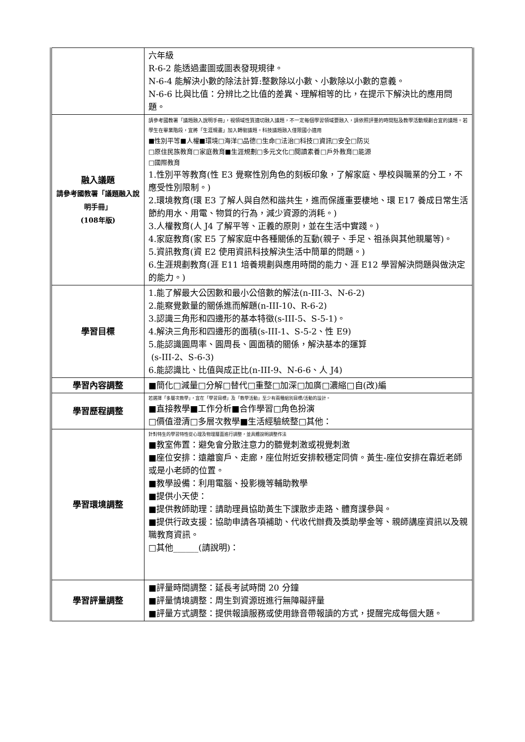| | 六年級 R-6-2 能透過畫圖或圖表發現規律。 N-6-4 能解決小數的除法計算:整數除以小數、小數除以小數的意義。 N-6-6 比與比值：分辨比之比值的差異、理解相等的比，在提示下解決比的應用問題。 |
| 融入議題 請參考國教署「議題融入說明手冊」 (108年版) | 請參考國教署「議題融入說明手冊」，視領域性質適切融入議題，不一定每個學習領域要融入，請依照評量的時間點及教學活動規劃合宜的議題。若學生在畢業階段，宜將「生涯規畫」加入轉銜議題。科技議題融入僅限國小適用 ■性別平等■人權■環境□海洋□品德□生命□法治□科技□資訊□安全□防災 □原住民族教育□家庭教育■生涯規劃□多元文化□閱讀素養□戶外教育□能源 □國際教育 1.性別平等教育(性 E3 覺察性別角色的刻板印象，了解家庭、學校與職業的分工，不應受性別限制。) 2.環境教育(環 E3 了解人與自然和諧共生，進而保護重要棲地、環 E17 養成日常生活節約用水、用電、物質的行為，減少資源的消耗。) 3.人權教育(人 J4 了解平等、正義的原則，並在生活中實踐。) 4.家庭教育(家 E5 了解家庭中各種關係的互動(親子、手足、祖孫與其他親屬等)。 5.資訊教育(資 E2 使用資訊科技解決生活中簡單的問題。) 6.生涯規劃教育(涯 E11 培養規劃與應用時間的能力、涯 E12 學習解決問題與做決定的能力。) |
| 學習目標 | 1.能了解最大公因數和最小公倍數的解法(n-III-3、N-6-2) 2.能察覺數量的關係進而解題(n-III-10、R-6-2) 3.認識三角形和四邊形的基本特徵(s-III-5、S-5-1)。 4.解決三角形和四邊形的面積(s-III-1、S-5-2、性 E9) 5.能認識圓周率、圓周長、圓面積的關係，解決基本的運算 (s-III-2、S-6-3) 6.能認識比、比值與成正比(n-III-9、N-6-6、人 J4) |
| 學習內容調整 | ■簡化□減量□分解□替代□重整□加深□加廣□濃縮□自(改)編 |
| 學習歷程調整 | 若選擇「多層次教學」，宜在「學習目標」及「教學活動」至少有兩種組別目標/活動的設計。 ■直接教學■工作分析■合作學習□角色扮演 □價值澄清□多層次教學■生活經驗統整□其他： |
| 學習環境調整 | 針對特生的學習特性從心理及物理層面進行調整，並具體說明調整作法 ■教室佈置：避免會分散注意力的聽覺刺激或視覺刺激 ■座位安排：遠離窗戶、走廊，座位附近安排較穩定同儕。黃生-座位安排在靠近老師或是小老師的位置。 ■教學設備：利用電腦、投影機等輔助教學 ■提供小天使： ■提供教師助理：請助理員協助黃生下課散步走路、體育課參與。 ■提供行政支援：協助申請各項補助、代收代辦費及獎助學金等、親師講座資訊以及親職教育資訊。 □其他______(請說明)： |
| 學習評量調整 | ■評量時間調整：延長考試時間 20 分鐘 ■評量情境調整：周生到資源班進行無障礙評量 ■評量方式調整：提供報讀服務或使用錄音帶報讀的方式，提醒完成每個大題。 |